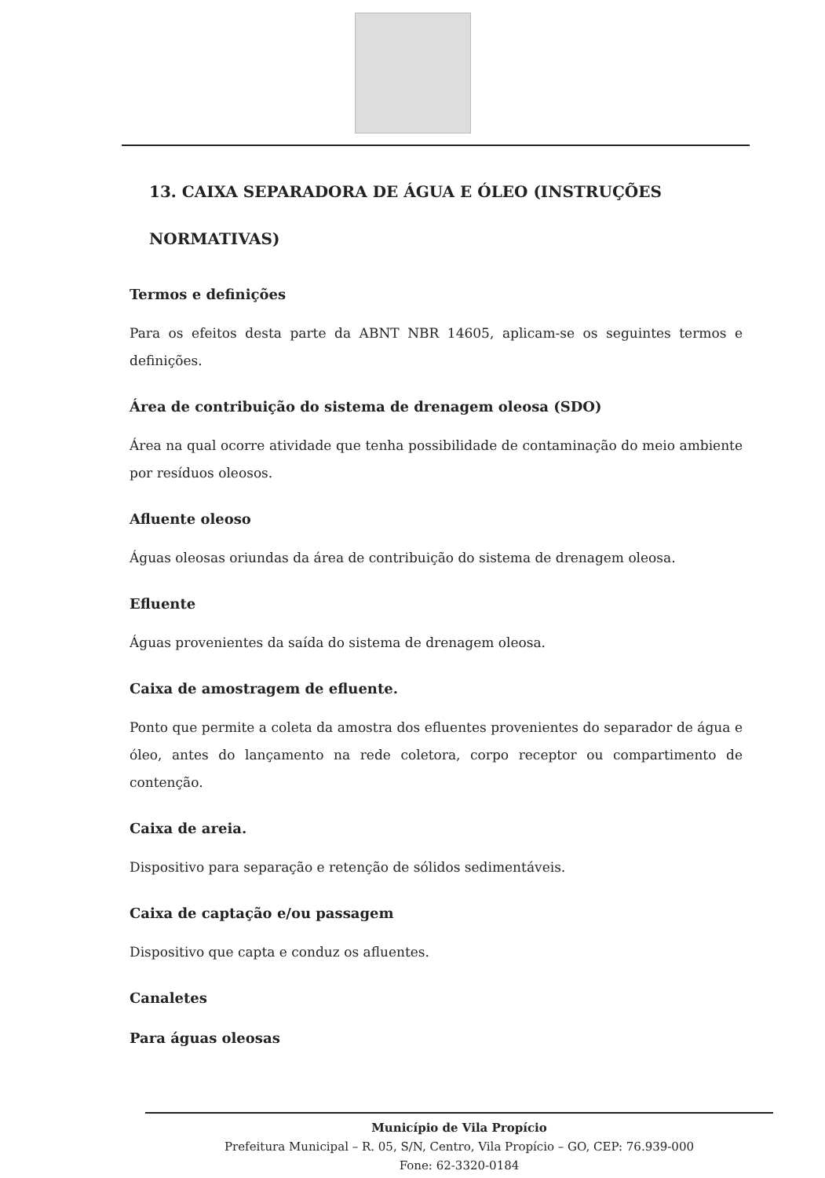13. CAIXA SEPARADORA DE ÁGUA E ÓLEO (INSTRUÇÕES NORMATIVAS)
Termos e definições
Para os efeitos desta parte da ABNT NBR 14605, aplicam-se os seguintes termos e definições.
Área de contribuição do sistema de drenagem oleosa (SDO)
Área na qual ocorre atividade que tenha possibilidade de contaminação do meio ambiente por resíduos oleosos.
Afluente oleoso
Águas oleosas oriundas da área de contribuição do sistema de drenagem oleosa.
Efluente
Águas provenientes da saída do sistema de drenagem oleosa.
Caixa de amostragem de efluente.
Ponto que permite a coleta da amostra dos efluentes provenientes do separador de água e óleo, antes do lançamento na rede coletora, corpo receptor ou compartimento de contenção.
Caixa de areia.
Dispositivo para separação e retenção de sólidos sedimentáveis.
Caixa de captação e/ou passagem
Dispositivo que capta e conduz os afluentes.
Canaletes
Para águas oleosas
Município de Vila Propício
Prefeitura Municipal – R. 05, S/N, Centro, Vila Propício – GO, CEP: 76.939-000
Fone: 62-3320-0184